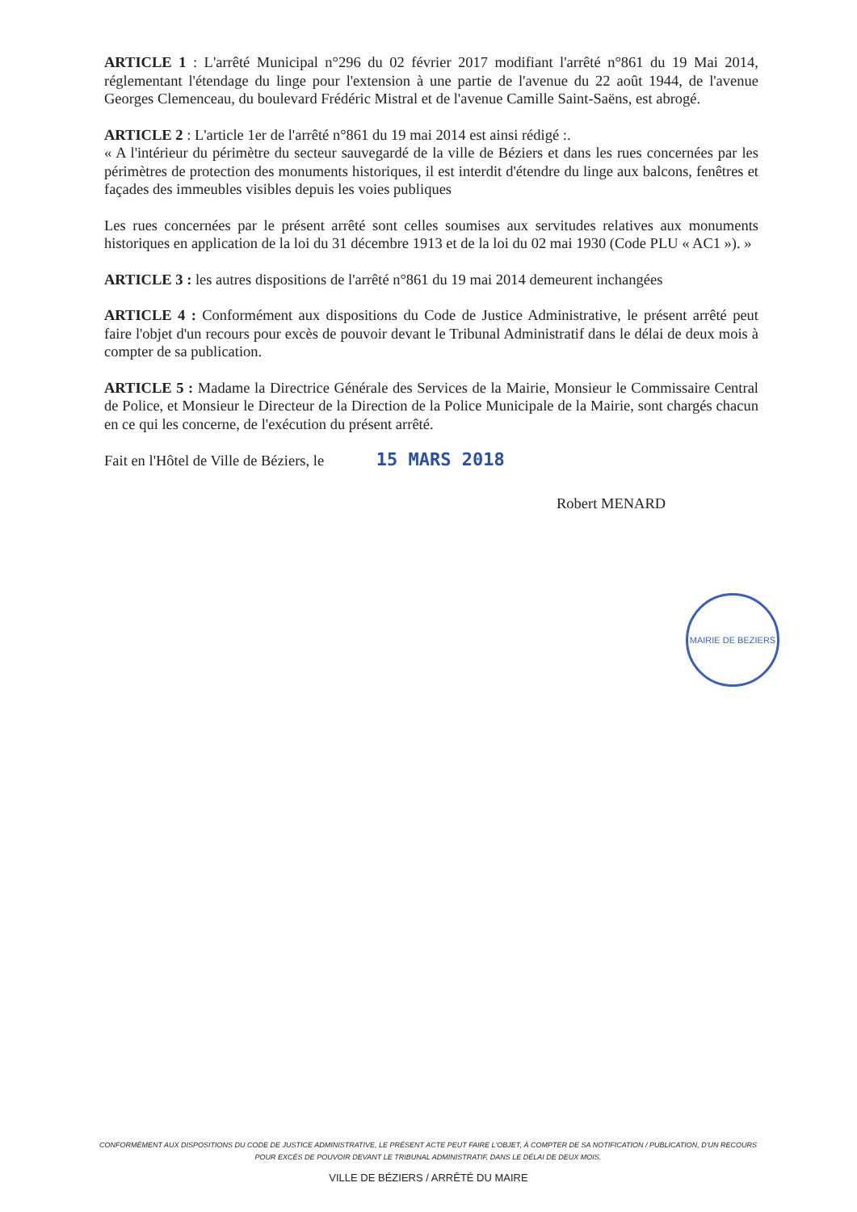ARTICLE 1 : L'arrêté Municipal n°296 du 02 février 2017 modifiant l'arrêté n°861 du 19 Mai 2014, réglementant l'étendage du linge pour l'extension à une partie de l'avenue du 22 août 1944, de l'avenue Georges Clemenceau, du boulevard Frédéric Mistral et de l'avenue Camille Saint-Saëns, est abrogé.
ARTICLE 2 : L'article 1er de l'arrêté n°861 du 19 mai 2014 est ainsi rédigé :.
« A l'intérieur du périmètre du secteur sauvegardé de la ville de Béziers et dans les rues concernées par les périmètres de protection des monuments historiques, il est interdit d'étendre du linge aux balcons, fenêtres et façades des immeubles visibles depuis les voies publiques
Les rues concernées par le présent arrêté sont celles soumises aux servitudes relatives aux monuments historiques en application de la loi du 31 décembre 1913 et de la loi du 02 mai 1930 (Code PLU « AC1 »). »
ARTICLE 3 : les autres dispositions de l'arrêté n°861 du 19 mai 2014 demeurent inchangées
ARTICLE 4 : Conformément aux dispositions du Code de Justice Administrative, le présent arrêté peut faire l'objet d'un recours pour excès de pouvoir devant le Tribunal Administratif dans le délai de deux mois à compter de sa publication.
ARTICLE 5 : Madame la Directrice Générale des Services de la Mairie, Monsieur le Commissaire Central de Police, et Monsieur le Directeur de la Direction de la Police Municipale de la Mairie, sont chargés chacun en ce qui les concerne, de l'exécution du présent arrêté.
Fait en l'Hôtel de Ville de Béziers, le 15 MARS 2018
Robert MENARD
MAIRIE DE BEZIERS
CONFORMÉMENT AUX DISPOSITIONS DU CODE DE JUSTICE ADMINISTRATIVE, LE PRÉSENT ACTE PEUT FAIRE L'OBJET, À COMPTER DE SA NOTIFICATION / PUBLICATION, D'UN RECOURS POUR EXCÈS DE POUVOIR DEVANT LE TRIBUNAL ADMINISTRATIF, DANS LE DÉLAI DE DEUX MOIS.
VILLE DE BÉZIERS / ARRÊTÉ DU MAIRE